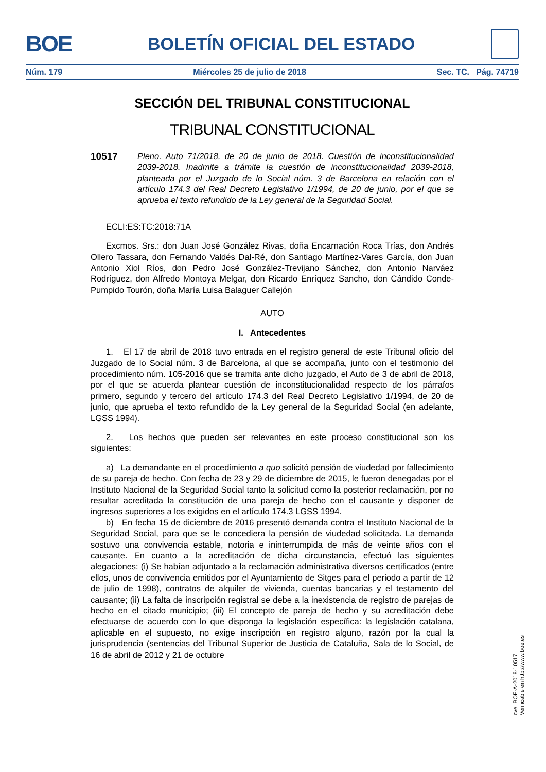BOE BOLETÍN OFICIAL DEL ESTADO
Núm. 179 Miércoles 25 de julio de 2018 Sec. TC. Pág. 74719
SECCIÓN DEL TRIBUNAL CONSTITUCIONAL
TRIBUNAL CONSTITUCIONAL
10517 Pleno. Auto 71/2018, de 20 de junio de 2018. Cuestión de inconstitucionalidad 2039-2018. Inadmite a trámite la cuestión de inconstitucionalidad 2039-2018, planteada por el Juzgado de lo Social núm. 3 de Barcelona en relación con el artículo 174.3 del Real Decreto Legislativo 1/1994, de 20 de junio, por el que se aprueba el texto refundido de la Ley general de la Seguridad Social.
ECLI:ES:TC:2018:71A
Excmos. Srs.: don Juan José González Rivas, doña Encarnación Roca Trías, don Andrés Ollero Tassara, don Fernando Valdés Dal-Ré, don Santiago Martínez-Vares García, don Juan Antonio Xiol Ríos, don Pedro José González-Trevijano Sánchez, don Antonio Narváez Rodríguez, don Alfredo Montoya Melgar, don Ricardo Enríquez Sancho, don Cándido Conde-Pumpido Tourón, doña María Luisa Balaguer Callejón
AUTO
I. Antecedentes
1. El 17 de abril de 2018 tuvo entrada en el registro general de este Tribunal oficio del Juzgado de lo Social núm. 3 de Barcelona, al que se acompaña, junto con el testimonio del procedimiento núm. 105-2016 que se tramita ante dicho juzgado, el Auto de 3 de abril de 2018, por el que se acuerda plantear cuestión de inconstitucionalidad respecto de los párrafos primero, segundo y tercero del artículo 174.3 del Real Decreto Legislativo 1/1994, de 20 de junio, que aprueba el texto refundido de la Ley general de la Seguridad Social (en adelante, LGSS 1994).
2. Los hechos que pueden ser relevantes en este proceso constitucional son los siguientes:
a) La demandante en el procedimiento a quo solicitó pensión de viudedad por fallecimiento de su pareja de hecho. Con fecha de 23 y 29 de diciembre de 2015, le fueron denegadas por el Instituto Nacional de la Seguridad Social tanto la solicitud como la posterior reclamación, por no resultar acreditada la constitución de una pareja de hecho con el causante y disponer de ingresos superiores a los exigidos en el artículo 174.3 LGSS 1994.
b) En fecha 15 de diciembre de 2016 presentó demanda contra el Instituto Nacional de la Seguridad Social, para que se le concediera la pensión de viudedad solicitada. La demanda sostuvo una convivencia estable, notoria e ininterrumpida de más de veinte años con el causante. En cuanto a la acreditación de dicha circunstancia, efectuó las siguientes alegaciones: (i) Se habían adjuntado a la reclamación administrativa diversos certificados (entre ellos, unos de convivencia emitidos por el Ayuntamiento de Sitges para el periodo a partir de 12 de julio de 1998), contratos de alquiler de vivienda, cuentas bancarias y el testamento del causante; (ii) La falta de inscripción registral se debe a la inexistencia de registro de parejas de hecho en el citado municipio; (iii) El concepto de pareja de hecho y su acreditación debe efectuarse de acuerdo con lo que disponga la legislación específica: la legislación catalana, aplicable en el supuesto, no exige inscripción en registro alguno, razón por la cual la jurisprudencia (sentencias del Tribunal Superior de Justicia de Cataluña, Sala de lo Social, de 16 de abril de 2012 y 21 de octubre
cve: BOE-A-2018-10517
Verificable en http://www.boe.es